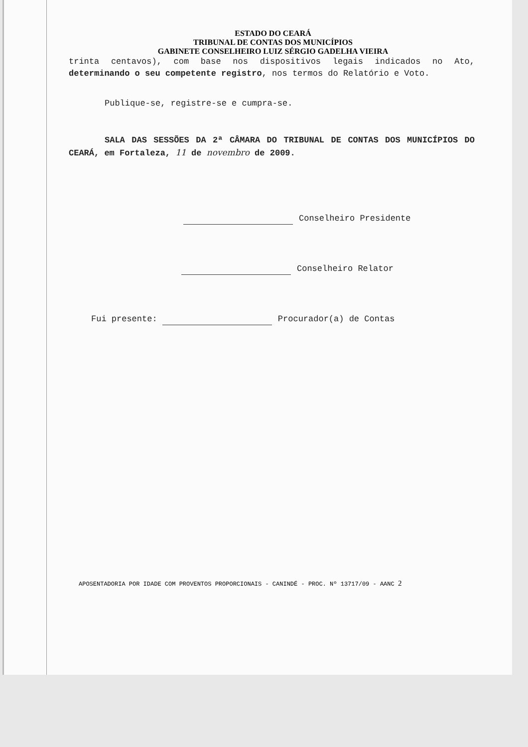ESTADO DO CEARÁ
TRIBUNAL DE CONTAS DOS MUNICÍPIOS
GABINETE CONSELHEIRO LUIZ SÉRGIO GADELHA VIEIRA
trinta centavos), com base nos dispositivos legais indicados no Ato, determinando o seu competente registro, nos termos do Relatório e Voto.
Publique-se, registre-se e cumpra-se.
SALA DAS SESSÕES DA 2ª CÂMARA DO TRIBUNAL DE CONTAS DOS MUNICÍPIOS DO CEARÁ, em Fortaleza, 11 de novembro de 2009.
Conselheiro Presidente
Conselheiro Relator
Fui presente: Procurador(a) de Contas
APOSENTADORIA POR IDADE COM PROVENTOS PROPORCIONAIS - CANINDÉ - PROC. Nº 13717/09 - AANC 2